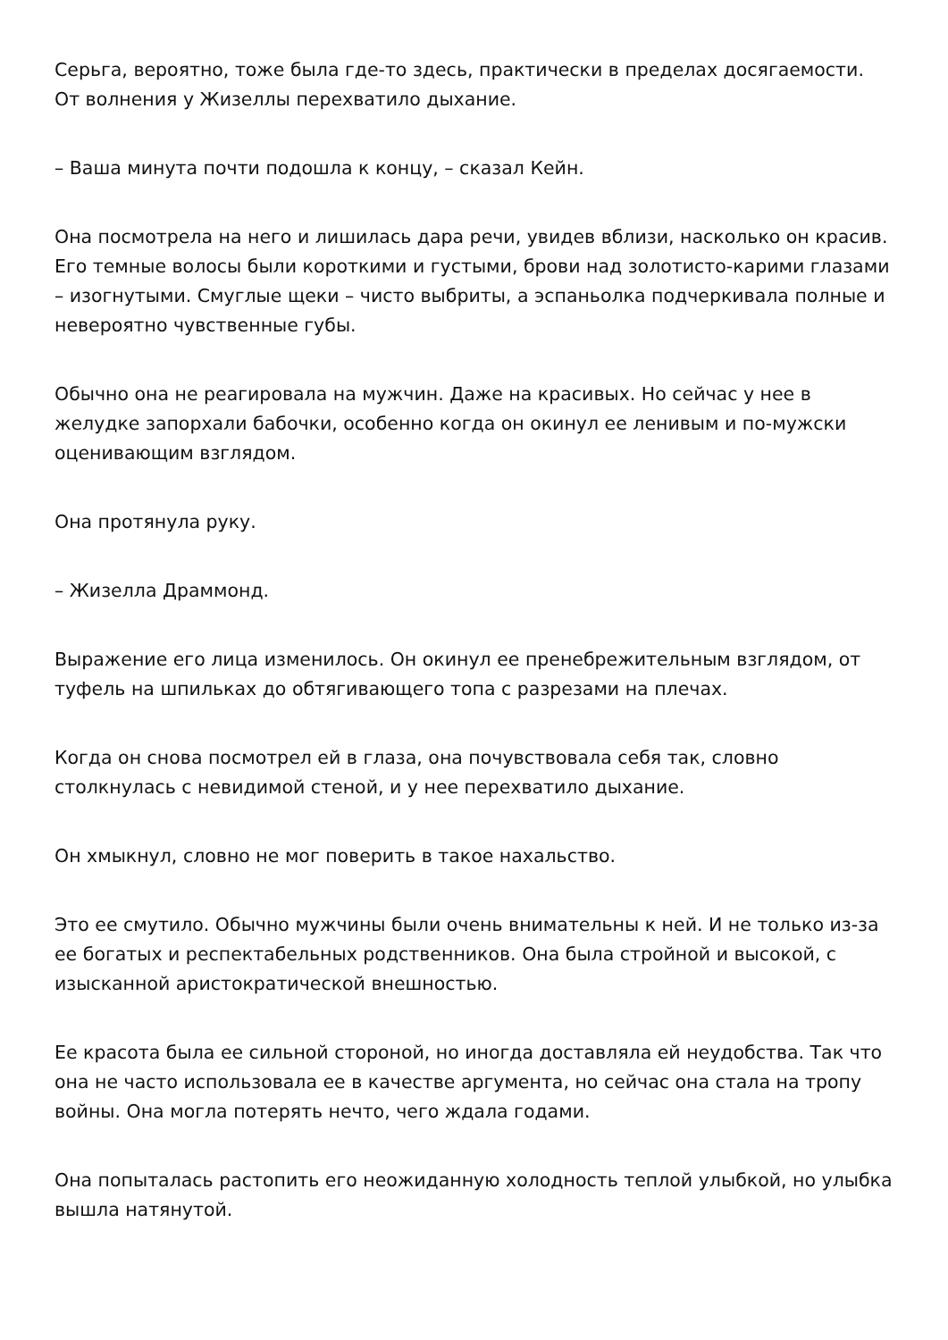Серьга, вероятно, тоже была где-то здесь, практически в пределах досягаемости. От волнения у Жизеллы перехватило дыхание.
– Ваша минута почти подошла к концу, – сказал Кейн.
Она посмотрела на него и лишилась дара речи, увидев вблизи, насколько он красив. Его темные волосы были короткими и густыми, брови над золотисто-карими глазами – изогнутыми. Смуглые щеки – чисто выбриты, а эспаньолка подчеркивала полные и невероятно чувственные губы.
Обычно она не реагировала на мужчин. Даже на красивых. Но сейчас у нее в желудке запорхали бабочки, особенно когда он окинул ее ленивым и по-мужски оценивающим взглядом.
Она протянула руку.
– Жизелла Драммонд.
Выражение его лица изменилось. Он окинул ее пренебрежительным взглядом, от туфель на шпильках до обтягивающего топа с разрезами на плечах.
Когда он снова посмотрел ей в глаза, она почувствовала себя так, словно столкнулась с невидимой стеной, и у нее перехватило дыхание.
Он хмыкнул, словно не мог поверить в такое нахальство.
Это ее смутило. Обычно мужчины были очень внимательны к ней. И не только из-за ее богатых и респектабельных родственников. Она была стройной и высокой, с изысканной аристократической внешностью.
Ее красота была ее сильной стороной, но иногда доставляла ей неудобства. Так что она не часто использовала ее в качестве аргумента, но сейчас она стала на тропу войны. Она могла потерять нечто, чего ждала годами.
Она попыталась растопить его неожиданную холодность теплой улыбкой, но улыбка вышла натянутой.